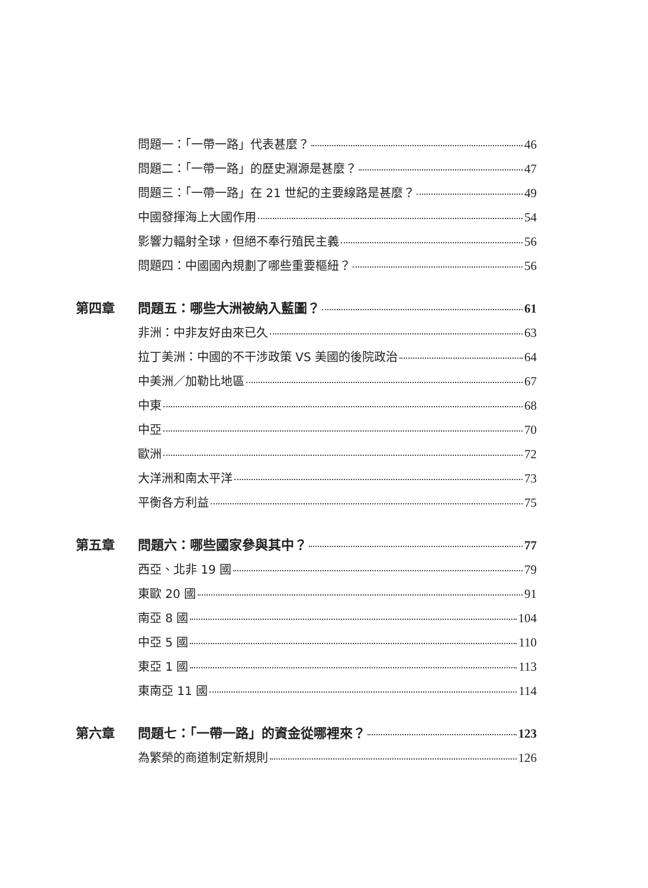問題一：「一帶一路」代表甚麼？ 46
問題二：「一帶一路」的歷史淵源是甚麼？ 47
問題三：「一帶一路」在 21 世紀的主要線路是甚麼？ 49
中國發揮海上大國作用 54
影響力輻射全球，但絕不奉行殖民主義 56
問題四：中國國內規劃了哪些重要樞紐？ 56
第四章 問題五：哪些大洲被納入藍圖？ 61
非洲：中非友好由來已久 63
拉丁美洲：中國的不干涉政策 VS 美國的後院政治 64
中美洲／加勒比地區 67
中東 68
中亞 70
歐洲 72
大洋洲和南太平洋 73
平衡各方利益 75
第五章 問題六：哪些國家參與其中？ 77
西亞、北非 19 國 79
東歐 20 國 91
南亞 8 國 104
中亞 5 國 110
東亞 1 國 113
東南亞 11 國 114
第六章 問題七：「一帶一路」的資金從哪裡來？ 123
為繁榮的商道制定新規則 126